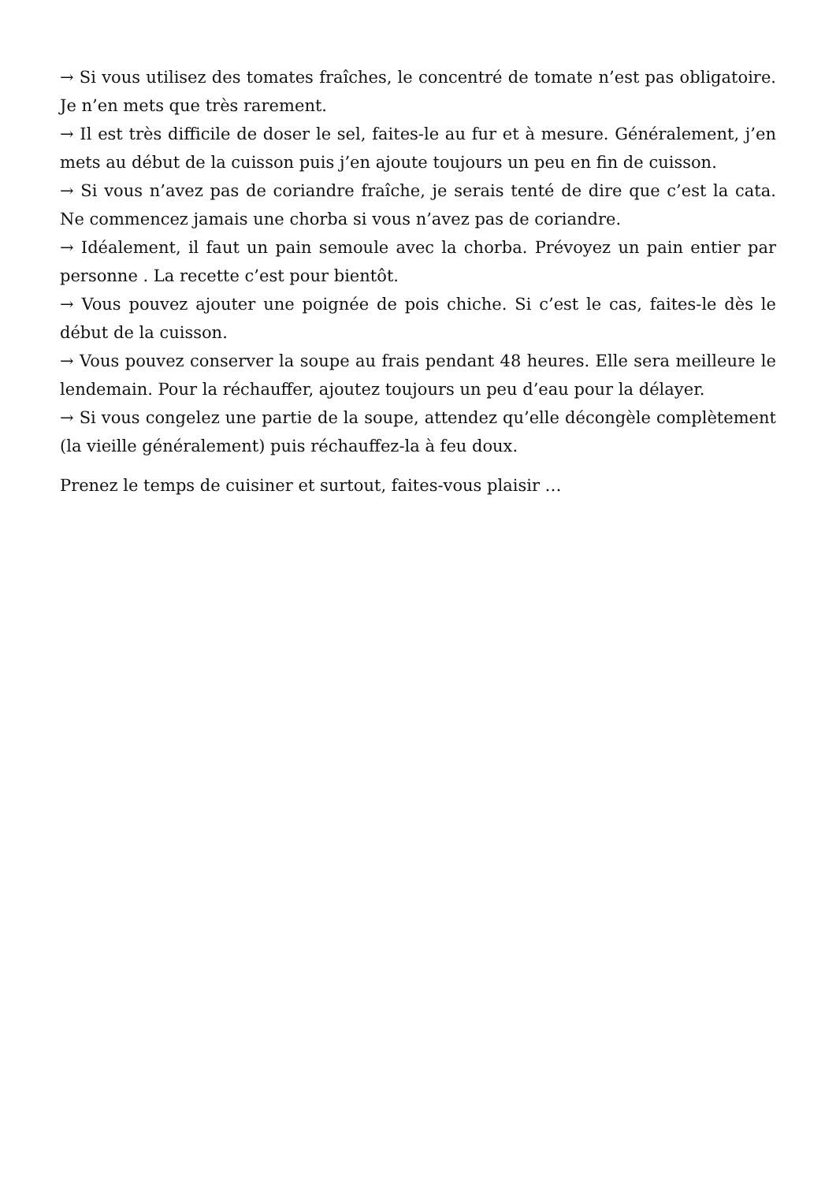→ Si vous utilisez des tomates fraîches, le concentré de tomate n’est pas obligatoire. Je n’en mets que très rarement.
→ Il est très difficile de doser le sel, faites-le au fur et à mesure. Généralement, j’en mets au début de la cuisson puis j’en ajoute toujours un peu en fin de cuisson.
→ Si vous n’avez pas de coriandre fraîche, je serais tenté de dire que c’est la cata. Ne commencez jamais une chorba si vous n’avez pas de coriandre.
→ Idéalement, il faut un pain semoule avec la chorba. Prévoyez un pain entier par personne . La recette c’est pour bientôt.
→ Vous pouvez ajouter une poignée de pois chiche. Si c’est le cas, faites-le dès le début de la cuisson.
→ Vous pouvez conserver la soupe au frais pendant 48 heures. Elle sera meilleure le lendemain. Pour la réchauffer, ajoutez toujours un peu d’eau pour la délayer.
→ Si vous congelez une partie de la soupe, attendez qu’elle décongèle complètement (la vieille généralement) puis réchauffez-la à feu doux.
Prenez le temps de cuisiner et surtout, faites-vous plaisir …